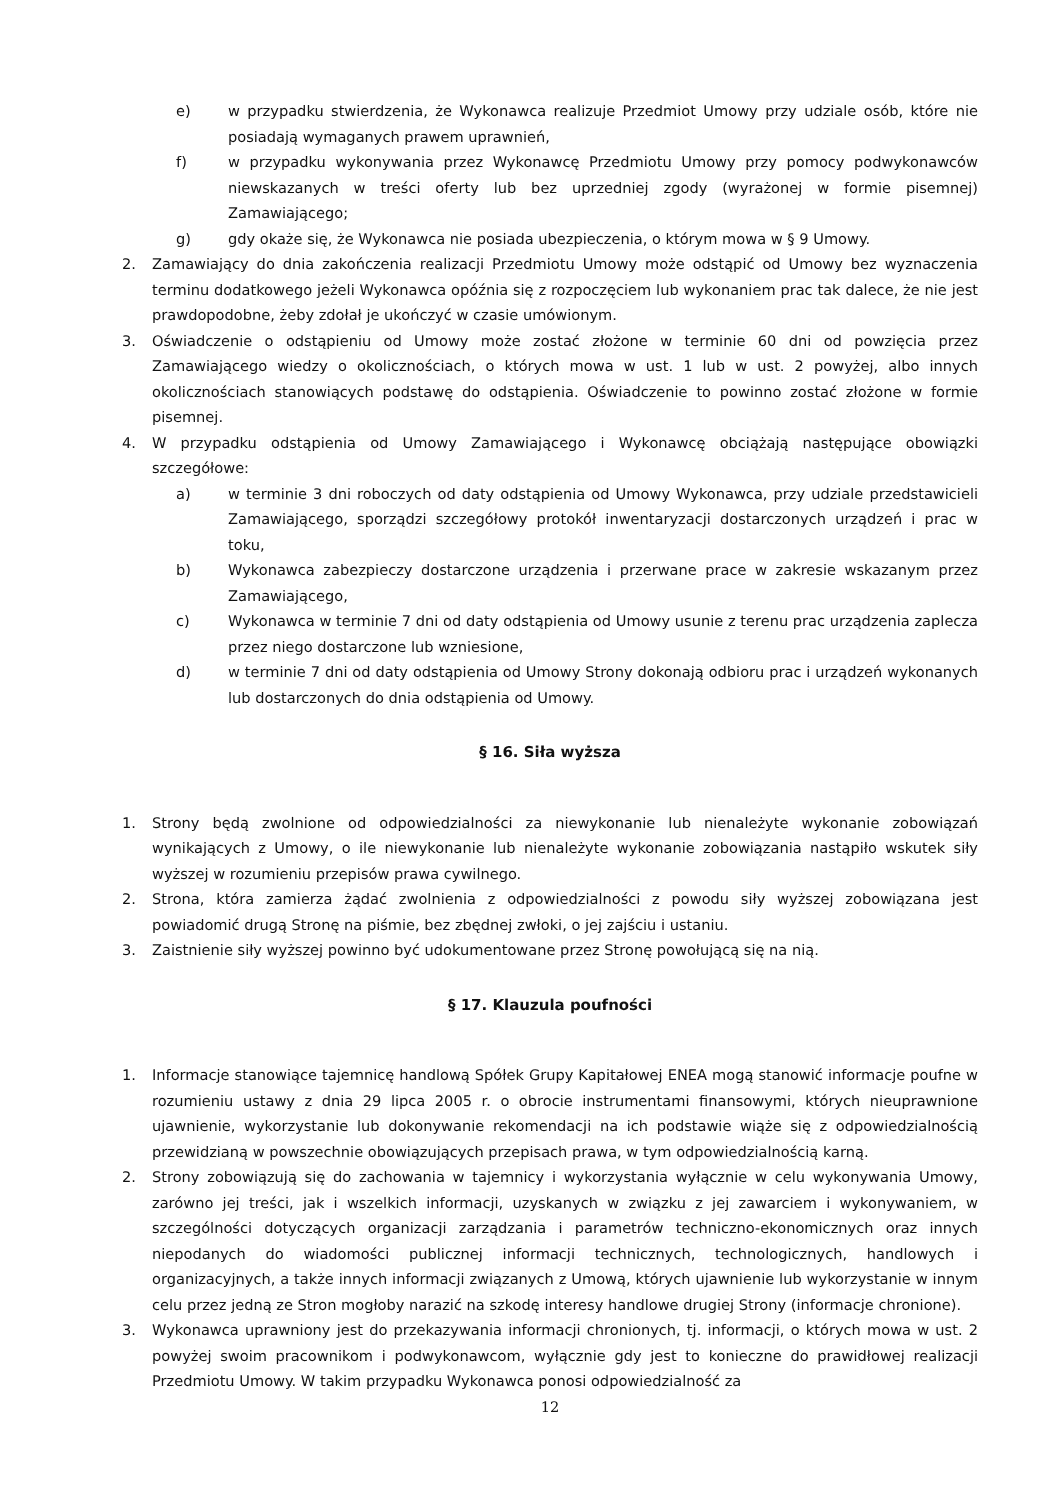e) w przypadku stwierdzenia, że Wykonawca realizuje Przedmiot Umowy przy udziale osób, które nie posiadają wymaganych prawem uprawnień,
f) w przypadku wykonywania przez Wykonawcę Przedmiotu Umowy przy pomocy podwykonawców niewskazanych w treści oferty lub bez uprzedniej zgody (wyrażonej w formie pisemnej) Zamawiającego;
g) gdy okaże się, że Wykonawca nie posiada ubezpieczenia, o którym mowa w § 9 Umowy.
2. Zamawiający do dnia zakończenia realizacji Przedmiotu Umowy może odstąpić od Umowy bez wyznaczenia terminu dodatkowego jeżeli Wykonawca opóźnia się z rozpoczęciem lub wykonaniem prac tak dalece, że nie jest prawdopodobne, żeby zdołał je ukończyć w czasie umówionym.
3. Oświadczenie o odstąpieniu od Umowy może zostać złożone w terminie 60 dni od powzięcia przez Zamawiającego wiedzy o okolicznościach, o których mowa w ust. 1 lub w ust. 2 powyżej, albo innych okolicznościach stanowiących podstawę do odstąpienia. Oświadczenie to powinno zostać złożone w formie pisemnej.
4. W przypadku odstąpienia od Umowy Zamawiającego i Wykonawcę obciążają następujące obowiązki szczegółowe:
a) w terminie 3 dni roboczych od daty odstąpienia od Umowy Wykonawca, przy udziale przedstawicieli Zamawiającego, sporządzi szczegółowy protokół inwentaryzacji dostarczonych urządzeń i prac w toku,
b) Wykonawca zabezpieczy dostarczone urządzenia i przerwane prace w zakresie wskazanym przez Zamawiającego,
c) Wykonawca w terminie 7 dni od daty odstąpienia od Umowy usunie z terenu prac urządzenia zaplecza przez niego dostarczone lub wzniesione,
d) w terminie 7 dni od daty odstąpienia od Umowy Strony dokonają odbioru prac i urządzeń wykonanych lub dostarczonych do dnia odstąpienia od Umowy.
§ 16. Siła wyższa
1. Strony będą zwolnione od odpowiedzialności za niewykonanie lub nienależyte wykonanie zobowiązań wynikających z Umowy, o ile niewykonanie lub nienależyte wykonanie zobowiązania nastąpiło wskutek siły wyższej w rozumieniu przepisów prawa cywilnego.
2. Strona, która zamierza żądać zwolnienia z odpowiedzialności z powodu siły wyższej zobowiązana jest powiadomić drugą Stronę na piśmie, bez zbędnej zwłoki, o jej zajściu i ustaniu.
3. Zaistnienie siły wyższej powinno być udokumentowane przez Stronę powołującą się na nią.
§ 17. Klauzula poufności
1. Informacje stanowiące tajemnicę handlową Spółek Grupy Kapitałowej ENEA mogą stanowić informacje poufne w rozumieniu ustawy z dnia 29 lipca 2005 r. o obrocie instrumentami finansowymi, których nieuprawnione ujawnienie, wykorzystanie lub dokonywanie rekomendacji na ich podstawie wiąże się z odpowiedzialnością przewidzianą w powszechnie obowiązujących przepisach prawa, w tym odpowiedzialnością karną.
2. Strony zobowiązują się do zachowania w tajemnicy i wykorzystania wyłącznie w celu wykonywania Umowy, zarówno jej treści, jak i wszelkich informacji, uzyskanych w związku z jej zawarciem i wykonywaniem, w szczególności dotyczących organizacji zarządzania i parametrów techniczno-ekonomicznych oraz innych niepodanych do wiadomości publicznej informacji technicznych, technologicznych, handlowych i organizacyjnych, a także innych informacji związanych z Umową, których ujawnienie lub wykorzystanie w innym celu przez jedną ze Stron mogłoby narazić na szkodę interesy handlowe drugiej Strony (informacje chronione).
3. Wykonawca uprawniony jest do przekazywania informacji chronionych, tj. informacji, o których mowa w ust. 2 powyżej swoim pracownikom i podwykonawcom, wyłącznie gdy jest to konieczne do prawidłowej realizacji Przedmiotu Umowy. W takim przypadku Wykonawca ponosi odpowiedzialność za
12